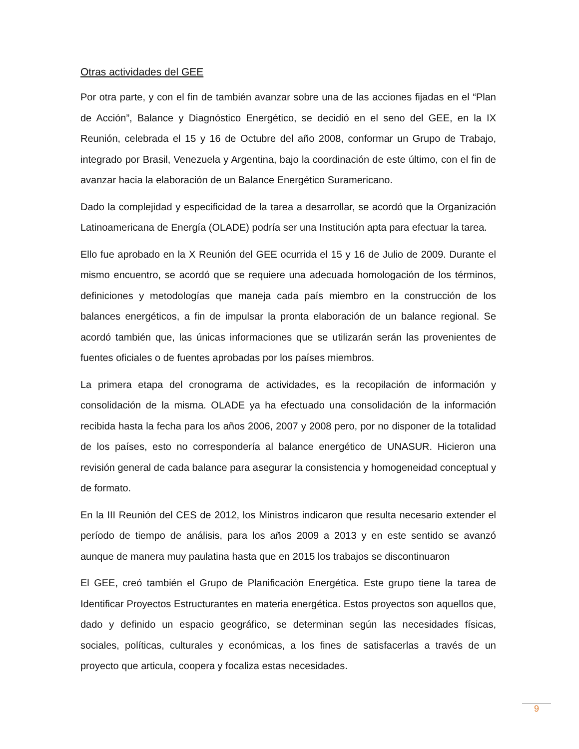Otras actividades del GEE
Por otra parte, y con el fin de también avanzar sobre una de las acciones fijadas en el “Plan de Acción”, Balance y Diagnóstico Energético, se decidió en el seno del GEE, en la IX Reunión, celebrada el 15 y 16 de Octubre del año 2008, conformar un Grupo de Trabajo, integrado por Brasil, Venezuela y Argentina, bajo la coordinación de este último, con el fin de avanzar hacia la elaboración de un Balance Energético Suramericano.
Dado la complejidad y especificidad de la tarea a desarrollar, se acordó que la Organización Latinoamericana de Energía (OLADE) podría ser una Institución apta para efectuar la tarea.
Ello fue aprobado en la X Reunión del GEE ocurrida el 15 y 16 de Julio de 2009. Durante el mismo encuentro, se acordó que se requiere una adecuada homologación de los términos, definiciones y metodologías que maneja cada país miembro en la construcción de los balances energéticos, a fin de impulsar la pronta elaboración de un balance regional. Se acordó también que, las únicas informaciones que se utilizarán serán las provenientes de fuentes oficiales o de fuentes aprobadas por los países miembros.
La primera etapa del cronograma de actividades, es la recopilación de información y consolidación de la misma. OLADE ya ha efectuado una consolidación de la información recibida hasta la fecha para los años 2006, 2007 y 2008 pero, por no disponer de la totalidad de los países, esto no correspondería al balance energético de UNASUR. Hicieron una revisión general de cada balance para asegurar la consistencia y homogeneidad conceptual y de formato.
En la III Reunión del CES de 2012, los Ministros indicaron que resulta necesario extender el período de tiempo de análisis, para los años 2009 a 2013 y en este sentido se avanzó aunque de manera muy paulatina hasta que en 2015 los trabajos se discontinuaron
El GEE, creó también el Grupo de Planificación Energética. Este grupo tiene la tarea de Identificar Proyectos Estructurantes en materia energética. Estos proyectos son aquellos que, dado y definido un espacio geográfico, se determinan según las necesidades físicas, sociales, políticas, culturales y económicas, a los fines de satisfacerlas a través de un proyecto que articula, coopera y focaliza estas necesidades.
9